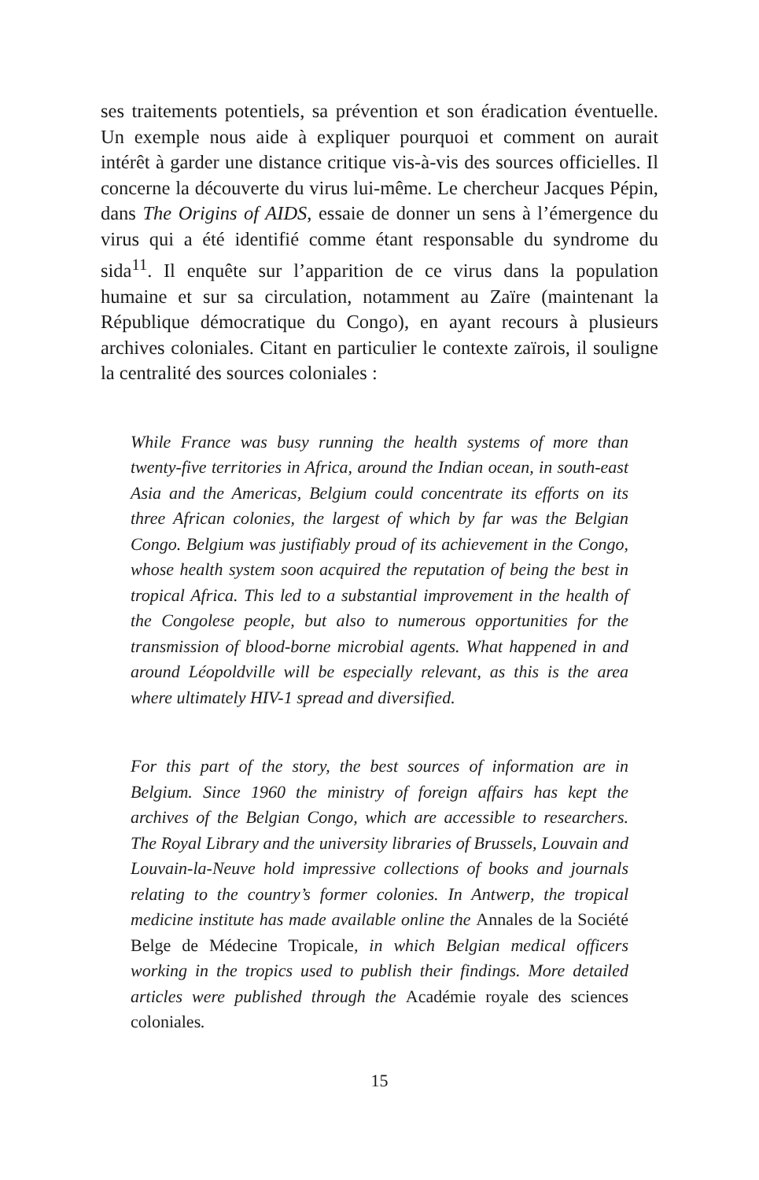ses traitements potentiels, sa prévention et son éradication éventuelle. Un exemple nous aide à expliquer pourquoi et comment on aurait intérêt à garder une distance critique vis-à-vis des sources officielles. Il concerne la découverte du virus lui-même. Le chercheur Jacques Pépin, dans The Origins of AIDS, essaie de donner un sens à l’émergence du virus qui a été identifié comme étant responsable du syndrome du sida<sup>11</sup>. Il enquête sur l’apparition de ce virus dans la population humaine et sur sa circulation, notamment au Zaïre (maintenant la République démocratique du Congo), en ayant recours à plusieurs archives coloniales. Citant en particulier le contexte zaïrois, il souligne la centralité des sources coloniales :
While France was busy running the health systems of more than twenty-five territories in Africa, around the Indian ocean, in south-east Asia and the Americas, Belgium could concentrate its efforts on its three African colonies, the largest of which by far was the Belgian Congo. Belgium was justifiably proud of its achievement in the Congo, whose health system soon acquired the reputation of being the best in tropical Africa. This led to a substantial improvement in the health of the Congolese people, but also to numerous opportunities for the transmission of blood-borne microbial agents. What happened in and around Léopoldville will be especially relevant, as this is the area where ultimately HIV-1 spread and diversified.
For this part of the story, the best sources of information are in Belgium. Since 1960 the ministry of foreign affairs has kept the archives of the Belgian Congo, which are accessible to researchers. The Royal Library and the university libraries of Brussels, Louvain and Louvain-la-Neuve hold impressive collections of books and journals relating to the country’s former colonies. In Antwerp, the tropical medicine institute has made available online the Annales de la Société Belge de Médecine Tropicale, in which Belgian medical officers working in the tropics used to publish their findings. More detailed articles were published through the Académie royale des sciences coloniales.
15